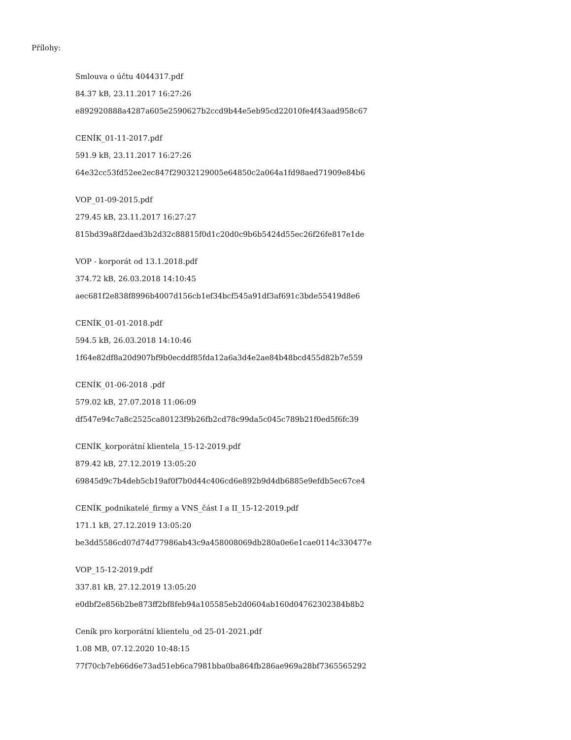Přílohy:
Smlouva o účtu 4044317.pdf
84.37 kB, 23.11.2017 16:27:26
e892920888a4287a605e2590627b2ccd9b44e5eb95cd22010fe4f43aad958c67
CENÍK_01-11-2017.pdf
591.9 kB, 23.11.2017 16:27:26
64e32cc53fd52ee2ec847f29032129005e64850c2a064a1fd98aed71909e84b6
VOP_01-09-2015.pdf
279.45 kB, 23.11.2017 16:27:27
815bd39a8f2daed3b2d32c88815f0d1c20d0c9b6b5424d55ec26f26fe817e1de
VOP - korporát od 13.1.2018.pdf
374.72 kB, 26.03.2018 14:10:45
aec681f2e838f8996b4007d156cb1ef34bcf545a91df3af691c3bde55419d8e6
CENÍK_01-01-2018.pdf
594.5 kB, 26.03.2018 14:10:46
1f64e82df8a20d907bf9b0ecddf85fda12a6a3d4e2ae84b48bcd455d82b7e559
CENÍK_01-06-2018 .pdf
579.02 kB, 27.07.2018 11:06:09
df547e94c7a8c2525ca80123f9b26fb2cd78c99da5c045c789b21f0ed5f6fc39
CENÍK_korporátní klientela_15-12-2019.pdf
879.42 kB, 27.12.2019 13:05:20
69845d9c7b4deb5cb19af0f7b0d44c406cd6e892b9d4db6885e9efdb5ec67ce4
CENÍK_podnikatelé_firmy a VNS_část I a II_15-12-2019.pdf
171.1 kB, 27.12.2019 13:05:20
be3dd5586cd07d74d77986ab43c9a458008069db280a0e6e1cae0114c330477e
VOP_15-12-2019.pdf
337.81 kB, 27.12.2019 13:05:20
e0dbf2e856b2be873ff2bf8feb94a105585eb2d0604ab160d04762302384b8b2
Ceník pro korporátní klientelu_od 25-01-2021.pdf
1.08 MB, 07.12.2020 10:48:15
77f70cb7eb66d6e73ad51eb6ca7981bba0ba864fb286ae969a28bf7365565292